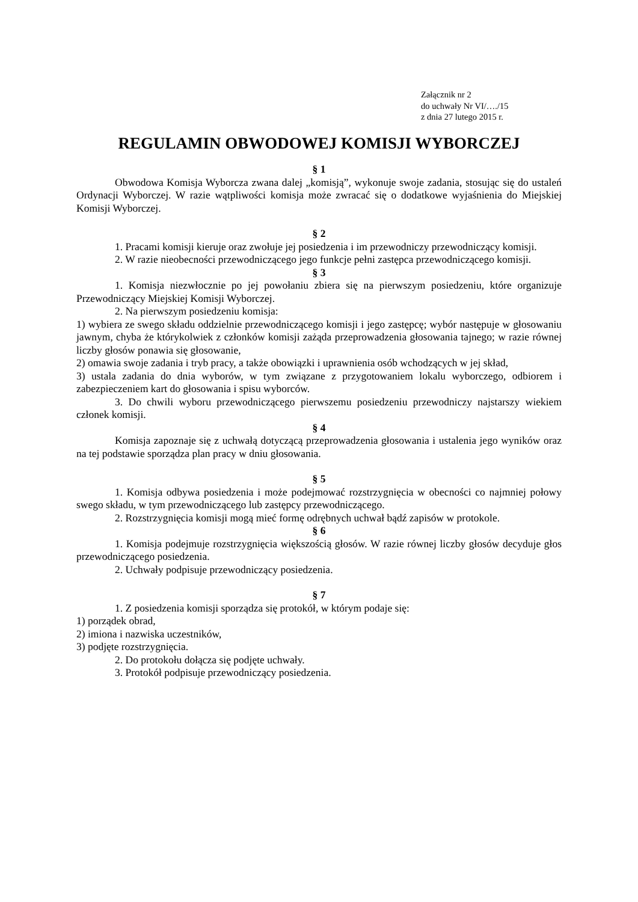Załącznik nr 2
do uchwały Nr VI/…./15
z dnia 27 lutego 2015 r.
REGULAMIN OBWODOWEJ KOMISJI WYBORCZEJ
§ 1
Obwodowa Komisja Wyborcza zwana dalej „komisją”, wykonuje swoje zadania, stosując się do ustaleń Ordynacji Wyborczej. W razie wątpliwości komisja może zwracać się o dodatkowe wyjaśnienia do Miejskiej Komisji Wyborczej.
§ 2
1. Pracami komisji kieruje oraz zwołuje jej posiedzenia i im przewodniczy przewodniczący komisji.
2. W razie nieobecności przewodniczącego jego funkcje pełni zastępca przewodniczącego komisji.
§ 3
1. Komisja niezwłocznie po jej powołaniu zbiera się na pierwszym posiedzeniu, które organizuje Przewodniczący Miejskiej Komisji Wyborczej.
2. Na pierwszym posiedzeniu komisja:
1) wybiera ze swego składu oddzielnie przewodniczącego komisji i jego zastępcę; wybór następuje w głosowaniu jawnym, chyba że którykolwiek z członków komisji zażąda przeprowadzenia głosowania tajnego; w razie równej liczby głosów ponawia się głosowanie,
2) omawia swoje zadania i tryb pracy, a także obowiązki i uprawnienia osób wchodzących w jej skład,
3) ustala zadania do dnia wyborów, w tym związane z przygotowaniem lokalu wyborczego, odbiorem i zabezpieczeniem kart do głosowania i spisu wyborców.
3. Do chwili wyboru przewodniczącego pierwszemu posiedzeniu przewodniczy najstarszy wiekiem członek komisji.
§ 4
Komisja zapoznaje się z uchwałą dotyczącą przeprowadzenia głosowania i ustalenia jego wyników oraz na tej podstawie sporządza plan pracy w dniu głosowania.
§ 5
1. Komisja odbywa posiedzenia i może podejmować rozstrzygnięcia w obecności co najmniej połowy swego składu, w tym przewodniczącego lub zastępcy przewodniczącego.
2. Rozstrzygnięcia komisji mogą mieć formę odrębnych uchwał bądź zapisów w protokole.
§ 6
1. Komisja podejmuje rozstrzygnięcia większością głosów. W razie równej liczby głosów decyduje głos przewodniczącego posiedzenia.
2. Uchwały podpisuje przewodniczący posiedzenia.
§ 7
1. Z posiedzenia komisji sporządza się protokół, w którym podaje się:
1) porządek obrad,
2) imiona i nazwiska uczestników,
3) podjęte rozstrzygnięcia.
2. Do protokołu dołącza się podjęte uchwały.
3. Protokół podpisuje przewodniczący posiedzenia.